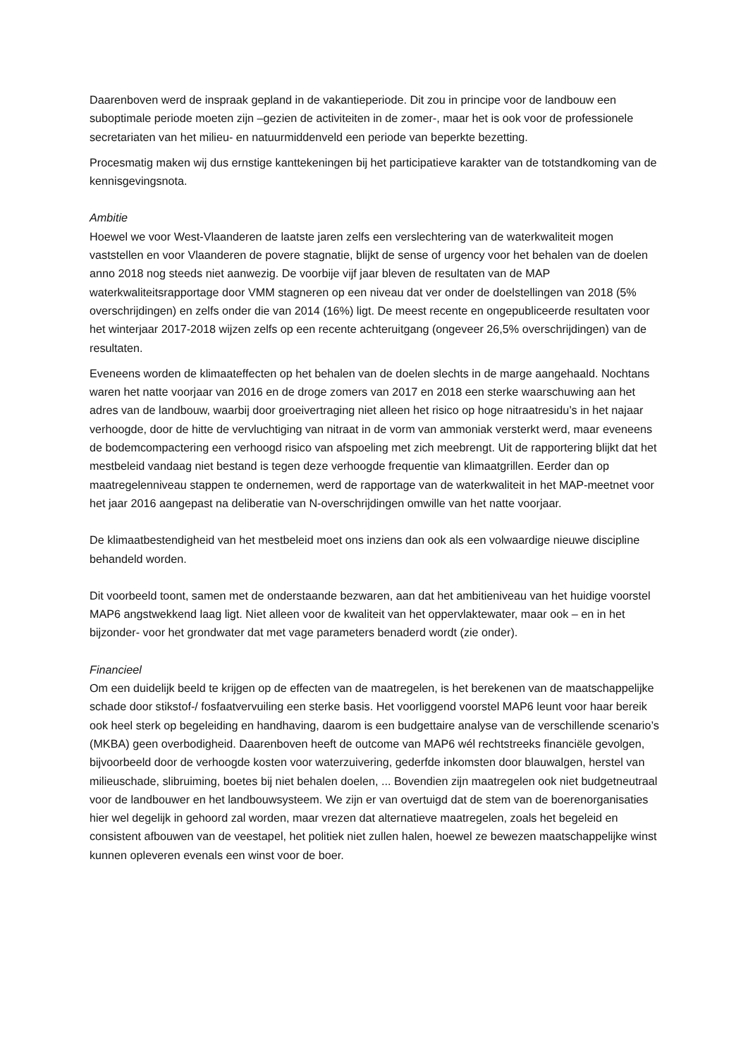Daarenboven werd de inspraak gepland in de vakantieperiode. Dit zou in principe voor de landbouw een suboptimale periode moeten zijn –gezien de activiteiten in de zomer-, maar het is ook voor de professionele secretariaten van het milieu- en natuurmiddenveld een periode van beperkte bezetting.
Procesmatig maken wij dus ernstige kanttekeningen bij het participatieve karakter van de totstandkoming van de kennisgevingsnota.
Ambitie
Hoewel we voor West-Vlaanderen de laatste jaren zelfs een verslechtering van de waterkwaliteit mogen vaststellen en voor Vlaanderen de povere stagnatie, blijkt de sense of urgency voor het behalen van de doelen anno 2018 nog steeds niet aanwezig. De voorbije vijf jaar bleven de resultaten van de MAP waterkwaliteitsrapportage door VMM stagneren op een niveau dat ver onder de doelstellingen van 2018 (5% overschrijdingen) en zelfs onder die van 2014 (16%) ligt. De meest recente en ongepubliceerde resultaten voor het winterjaar 2017-2018 wijzen zelfs op een recente achteruitgang (ongeveer 26,5% overschrijdingen) van de resultaten.
Eveneens worden de klimaateffecten op het behalen van de doelen slechts in de marge aangehaald. Nochtans waren het natte voorjaar van 2016 en de droge zomers van 2017 en 2018 een sterke waarschuwing aan het adres van de landbouw, waarbij door groeivertraging niet alleen het risico op hoge nitraatresidu’s in het najaar verhoogde, door de hitte de vervluchtiging van nitraat in de vorm van ammoniak versterkt werd, maar eveneens de bodemcompactering een verhoogd risico van afspoeling met zich meebrengt. Uit de rapportering blijkt dat het mestbeleid vandaag niet bestand is tegen deze verhoogde frequentie van klimaatgrillen. Eerder dan op maatregelenniveau stappen te ondernemen, werd de rapportage van de waterkwaliteit in het MAP-meetnet voor het jaar 2016 aangepast na deliberatie van N-overschrijdingen omwille van het natte voorjaar.
De klimaatbestendigheid van het mestbeleid moet ons inziens dan ook als een volwaardige nieuwe discipline behandeld worden.
Dit voorbeeld toont, samen met de onderstaande bezwaren, aan dat het ambitieniveau van het huidige voorstel MAP6 angstwekkend laag ligt. Niet alleen voor de kwaliteit van het oppervlaktewater, maar ook – en in het bijzonder- voor het grondwater dat met vage parameters benaderd wordt (zie onder).
Financieel
Om een duidelijk beeld te krijgen op de effecten van de maatregelen, is het berekenen van de maatschappelijke schade door stikstof-/ fosfaatvervuiling een sterke basis. Het voorliggend voorstel MAP6 leunt voor haar bereik ook heel sterk op begeleiding en handhaving, daarom is een budgettaire analyse van de verschillende scenario’s (MKBA) geen overbodigheid. Daarenboven heeft de outcome van MAP6 wél rechtstreeks financiële gevolgen, bijvoorbeeld door de verhoogde kosten voor waterzuivering, gederfde inkomsten door blauwalgen, herstel van milieuschade, slibruiming, boetes bij niet behalen doelen, ... Bovendien zijn maatregelen ook niet budgetneutraal voor de landbouwer en het landbouwsysteem. We zijn er van overtuigd dat de stem van de boerenorganisaties hier wel degelijk in gehoord zal worden, maar vrezen dat alternatieve maatregelen, zoals het begeleid en consistent afbouwen van de veestapel, het politiek niet zullen halen, hoewel ze bewezen maatschappelijke winst kunnen opleveren evenals een winst voor de boer.